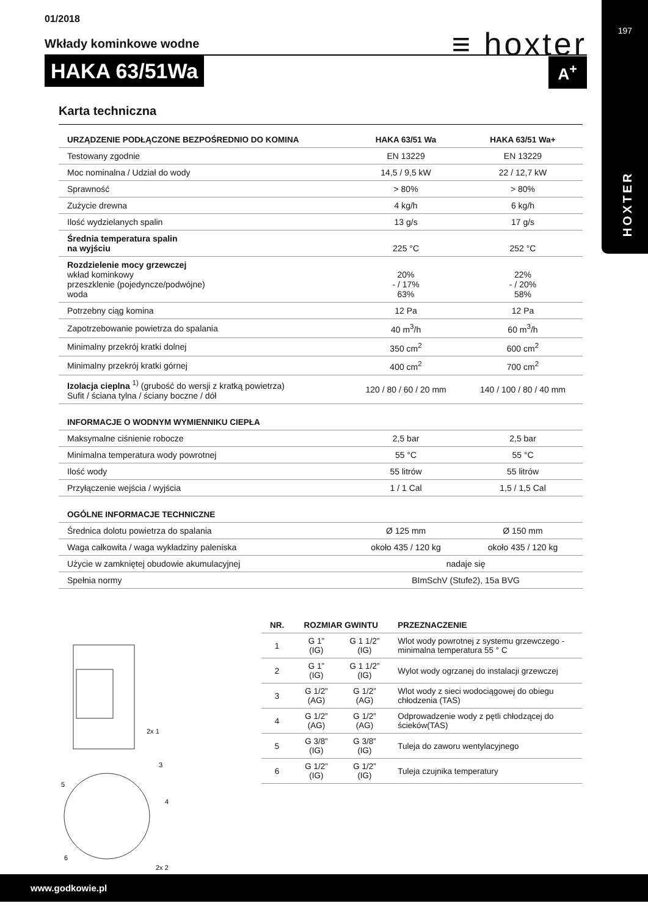197
HOXTER
01/2018
Wkłady kominkowe wodne
HAKA 63/51Wa
≡ hoxter
A<sup>+</sup>
Karta techniczna
| URZĄDZENIE PODŁĄCZONE BEZPOŚREDNIO DO KOMINA | HAKA 63/51 Wa | HAKA 63/51 Wa+ |
| --- | --- | --- |
| Testowany zgodnie | EN 13229 | EN 13229 |
| Moc nominalna / Udział do wody | 14,5 / 9,5 kW | 22 / 12,7 kW |
| Sprawność | > 80% | > 80% |
| Zużycie drewna | 4 kg/h | 6 kg/h |
| Ilość wydzielanych spalin | 13 g/s | 17 g/s |
| Średnia temperatura spalin na wyjściu | 225 °C | 252 °C |
| Rozdzielenie mocy grzewczej wkład kominkowy przeszklenie (pojedyncze/podwójne) woda | 20% - / 17% 63% | 22% - / 20% 58% |
| Potrzebny ciąg komina | 12 Pa | 12 Pa |
| Zapotrzebowanie powietrza do spalania | 40 m<sup>3</sup>/h | 60 m<sup>3</sup>/h |
| Minimalny przekrój kratki dolnej | 350 cm<sup>2</sup> | 600 cm<sup>2</sup> |
| Minimalny przekrój kratki górnej | 400 cm<sup>2</sup> | 700 cm<sup>2</sup> |
| Izolacja cieplna <sup>1)</sup> (grubość do wersji z kratką powietrza) Sufit / ściana tylna / ściany boczne / dół | 120 / 80 / 60 / 20 mm | 140 / 100 / 80 / 40 mm |
| INFORMACJE O WODNYM WYMIENNIKU CIEPŁA | | |
| Maksymalne ciśnienie robocze | 2,5 bar | 2,5 bar |
| Minimalna temperatura wody powrotnej | 55 °C | 55 °C |
| Ilość wody | 55 litrów | 55 litrów |
| Przyłączenie wejścia / wyjścia | 1 / 1 Cal | 1,5 / 1,5 Cal |
| OGÓLNE INFORMACJE TECHNICZNE | | |
| Średnica dolotu powietrza do spalania | Ø 125 mm | Ø 150 mm |
| Waga całkowita / waga wykładziny paleniska | około 435 / 120 kg | około 435 / 120 kg |
| Użycie w zamkniętej obudowie akumulacyjnej | nadaje się | |
| Spełnia normy | BImSchV (Stufe2), 15a BVG | |
2x 1
3
5
4
6
2x 2
| NR. | ROZMIAR GWINTU | | PRZEZNACZENIE |
| --- | --- | --- | --- |
| 1 | G 1” (IG) | G 1 1/2” (IG) | Wlot wody powrotnej z systemu grzewczego - minimalna temperatura 55 ° C |
| 2 | G 1” (IG) | G 1 1/2” (IG) | Wylot wody ogrzanej do instalacji grzewczej |
| 3 | G 1/2” (AG) | G 1/2” (AG) | Wlot wody z sieci wodociągowej do obiegu chłodzenia (TAS) |
| 4 | G 1/2” (AG) | G 1/2” (AG) | Odprowadzenie wody z pętli chłodzącej do ścieków(TAS) |
| 5 | G 3/8” (IG) | G 3/8” (IG) | Tuleja do zaworu wentylacyjnego |
| 6 | G 1/2” (IG) | G 1/2” (IG) | Tuleja czujnika temperatury |
www.godkowie.pl